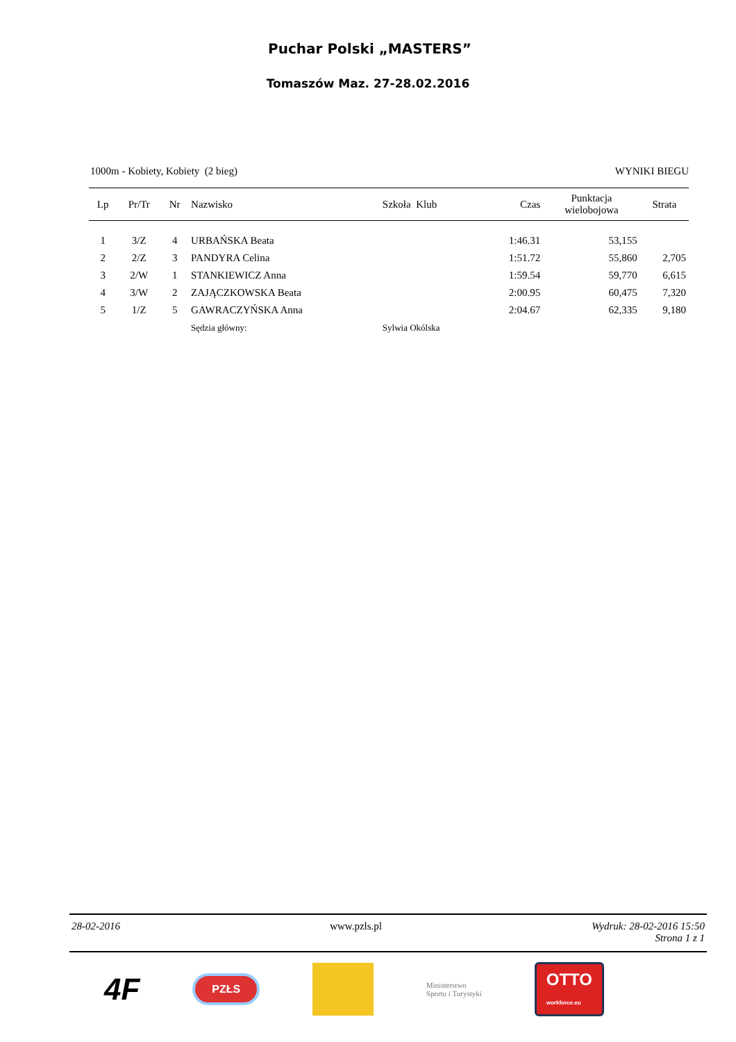Puchar Polski „MASTERS”
Tomaszów Maz. 27-28.02.2016
1000m - Kobiety, Kobiety (2 bieg) WYNIKI BIEGU
| Lp | Pr/Tr | Nr | Nazwisko | Szkoła Klub | Czas | Punktacja wielobojowa | Strata |
| --- | --- | --- | --- | --- | --- | --- | --- |
| 1 | 3/Z | 4 | URBAŃSKA Beata | | 1:46.31 | 53,155 | |
| 2 | 2/Z | 3 | PANDYRA Celina | | 1:51.72 | 55,860 | 2,705 |
| 3 | 2/W | 1 | STANKIEWICZ Anna | | 1:59.54 | 59,770 | 6,615 |
| 4 | 3/W | 2 | ZAJĄCZKOWSKA Beata | | 2:00.95 | 60,475 | 7,320 |
| 5 | 1/Z | 5 | GAWRACZYŃSKA Anna | | 2:04.67 | 62,335 | 9,180 |
| | | | Sędzia główny: | Sylwia Okólska | | | |
28-02-2016 www.pzls.pl Wydruk: 28-02-2016 15:50
Strona 1 z 1
4F PZŁS Ministerstwo
Sportu i Turystyki OTTO
workforce.eu